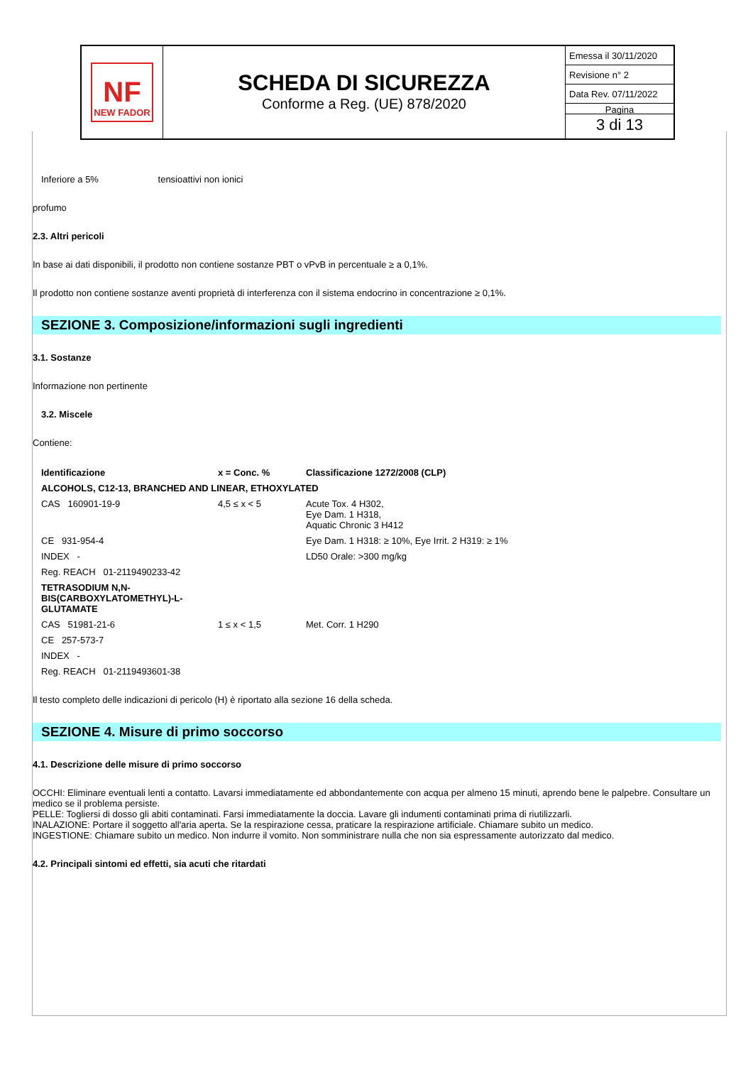NF
NEW FADOR
SCHEDA DI SICUREZZA
Conforme a Reg. (UE) 878/2020
Emessa il 30/11/2020
Revisione n° 2
Data Rev. 07/11/2022
Pagina
3 di 13
Inferiore a 5% tensioattivi non ionici
profumo
2.3. Altri pericoli
In base ai dati disponibili, il prodotto non contiene sostanze PBT o vPvB in percentuale ≥ a 0,1%.
Il prodotto non contiene sostanze aventi proprietà di interferenza con il sistema endocrino in concentrazione ≥ 0,1%.
SEZIONE 3. Composizione/informazioni sugli ingredienti
3.1. Sostanze
Informazione non pertinente
3.2. Miscele
Contiene:
| Identificazione | x = Conc. % | Classificazione 1272/2008 (CLP) |
| --- | --- | --- |
| ALCOHOLS, C12-13, BRANCHED AND LINEAR, ETHOXYLATED | | |
| CAS 160901-19-9 | 4,5 ≤ x < 5 | Acute Tox. 4 H302, Eye Dam. 1 H318, Aquatic Chronic 3 H412 |
| CE 931-954-4 | | Eye Dam. 1 H318: ≥ 10%, Eye Irrit. 2 H319: ≥ 1% |
| INDEX - | | LD50 Orale: >300 mg/kg |
| Reg. REACH 01-2119490233-42 | | |
| TETRASODIUM N,N- BIS(CARBOXYLATOMETHYL)-L- GLUTAMATE | | |
| CAS 51981-21-6 | 1 ≤ x < 1,5 | Met. Corr. 1 H290 |
| CE 257-573-7 | | |
| INDEX - | | |
| Reg. REACH 01-2119493601-38 | | |
Il testo completo delle indicazioni di pericolo (H) è riportato alla sezione 16 della scheda.
SEZIONE 4. Misure di primo soccorso
4.1. Descrizione delle misure di primo soccorso
OCCHI: Eliminare eventuali lenti a contatto. Lavarsi immediatamente ed abbondantemente con acqua per almeno 15 minuti, aprendo bene le palpebre. Consultare un medico se il problema persiste.
PELLE: Togliersi di dosso gli abiti contaminati. Farsi immediatamente la doccia. Lavare gli indumenti contaminati prima di riutilizzarli.
INALAZIONE: Portare il soggetto all'aria aperta. Se la respirazione cessa, praticare la respirazione artificiale. Chiamare subito un medico.
INGESTIONE: Chiamare subito un medico. Non indurre il vomito. Non somministrare nulla che non sia espressamente autorizzato dal medico.
4.2. Principali sintomi ed effetti, sia acuti che ritardati